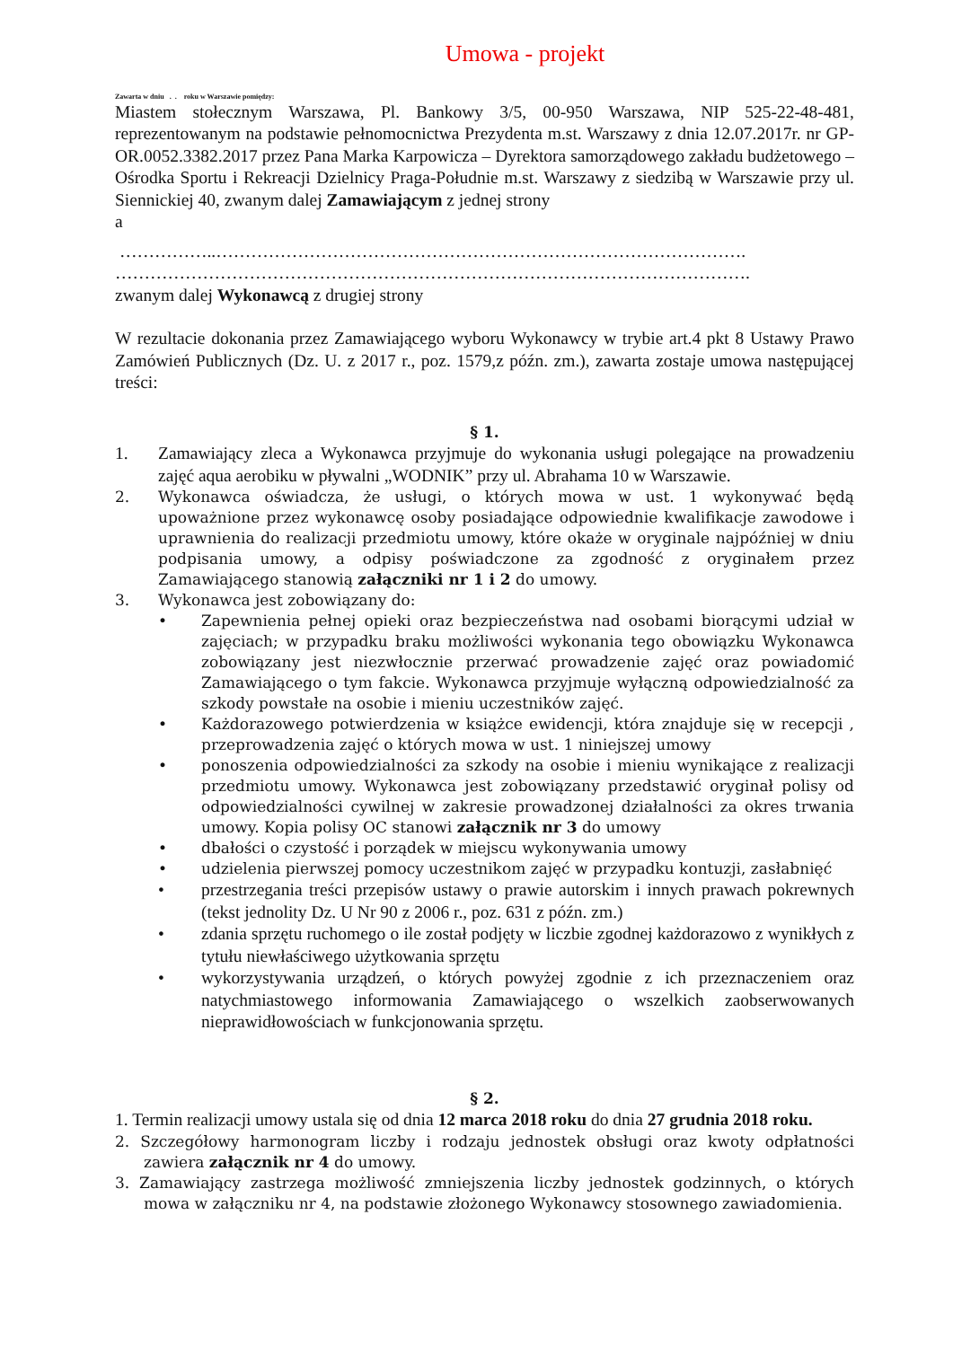Umowa - projekt
Zawarta w dniu . . roku w Warszawie pomiędzy:
Miastem stołecznym Warszawa, Pl. Bankowy 3/5, 00-950 Warszawa, NIP 525-22-48-481, reprezentowanym na podstawie pełnomocnictwa Prezydenta m.st. Warszawy z dnia 12.07.2017r. nr GP-OR.0052.3382.2017 przez Pana Marka Karpowicza – Dyrektora samorządowego zakładu budżetowego – Ośrodka Sportu i Rekreacji Dzielnicy Praga-Południe m.st. Warszawy z siedzibą w Warszawie przy ul. Siennickiej 40, zwanym dalej Zamawiającym z jednej strony
a
……………..……………………………………………………………………………….
……………………………………………………………………………………………….
zwanym dalej Wykonawcą z drugiej strony
W rezultacie dokonania przez Zamawiającego wyboru Wykonawcy w trybie art.4 pkt 8 Ustawy Prawo Zamówień Publicznych (Dz. U. z 2017 r., poz. 1579,z późn. zm.), zawarta zostaje umowa następującej treści:
§ 1.
1. Zamawiający zleca a Wykonawca przyjmuje do wykonania usługi polegające na prowadzeniu zajęć aqua aerobiku w pływalni „WODNIK” przy ul. Abrahama 10 w Warszawie.
2. Wykonawca oświadcza, że usługi, o których mowa w ust. 1 wykonywać będą upoważnione przez wykonawcę osoby posiadające odpowiednie kwalifikacje zawodowe i uprawnienia do realizacji przedmiotu umowy, które okaże w oryginale najpóźniej w dniu podpisania umowy, a odpisy poświadczone za zgodność z oryginałem przez Zamawiającego stanowią załączniki nr 1 i 2 do umowy.
3. Wykonawca jest zobowiązany do:
• Zapewnienia pełnej opieki oraz bezpieczeństwa nad osobami biorącymi udział w zajęciach; w przypadku braku możliwości wykonania tego obowiązku Wykonawca zobowiązany jest niezwłocznie przerwać prowadzenie zajęć oraz powiadomić Zamawiającego o tym fakcie. Wykonawca przyjmuje wyłączną odpowiedzialność za szkody powstałe na osobie i mieniu uczestników zajęć.
• Każdorazowego potwierdzenia w książce ewidencji, która znajduje się w recepcji , przeprowadzenia zajęć o których mowa w ust. 1 niniejszej umowy
• ponoszenia odpowiedzialności za szkody na osobie i mieniu wynikające z realizacji przedmiotu umowy. Wykonawca jest zobowiązany przedstawić oryginał polisy od odpowiedzialności cywilnej w zakresie prowadzonej działalności za okres trwania umowy. Kopia polisy OC stanowi załącznik nr 3 do umowy
• dbałości o czystość i porządek w miejscu wykonywania umowy
• udzielenia pierwszej pomocy uczestnikom zajęć w przypadku kontuzji, zasłabnięć
• przestrzegania treści przepisów ustawy o prawie autorskim i innych prawach pokrewnych (tekst jednolity Dz. U Nr 90 z 2006 r., poz. 631 z późn. zm.)
• zdania sprzętu ruchomego o ile został podjęty w liczbie zgodnej każdorazowo z wynikłych z tytułu niewłaściwego użytkowania sprzętu
• wykorzystywania urządzeń, o których powyżej zgodnie z ich przeznaczeniem oraz natychmiastowego informowania Zamawiającego o wszelkich zaobserwowanych nieprawidłowościach w funkcjonowania sprzętu.
§ 2.
1. Termin realizacji umowy ustala się od dnia 12 marca 2018 roku do dnia 27 grudnia 2018 roku.
2. Szczegółowy harmonogram liczby i rodzaju jednostek obsługi oraz kwoty odpłatności zawiera załącznik nr 4 do umowy.
3. Zamawiający zastrzega możliwość zmniejszenia liczby jednostek godzinnych, o których mowa w załączniku nr 4, na podstawie złożonego Wykonawcy stosownego zawiadomienia.